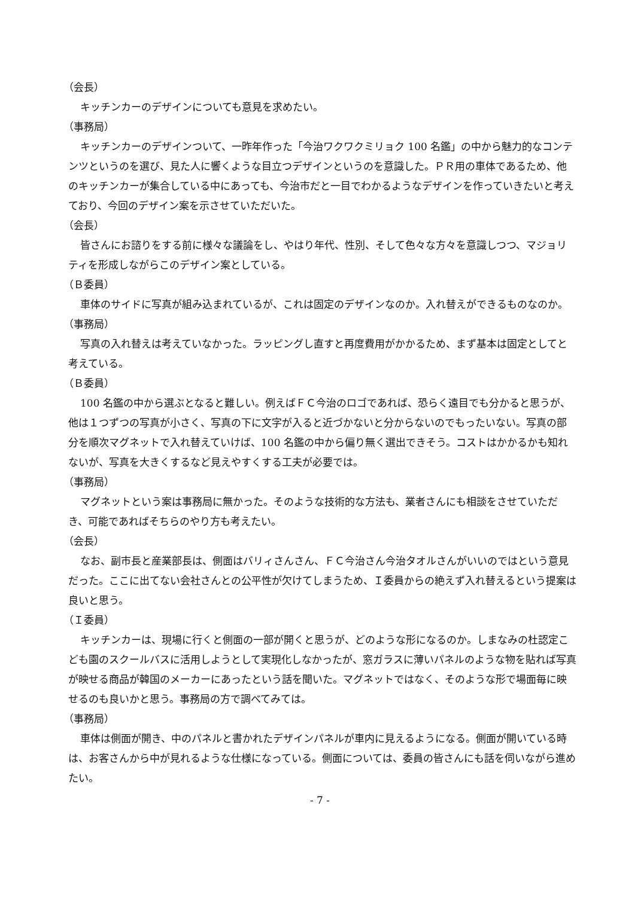（会長）
キッチンカーのデザインについても意見を求めたい。
（事務局）
キッチンカーのデザインついて、一昨年作った「今治ワクワクミリョク 100 名鑑」の中から魅力的なコンテンツというのを選び、見た人に響くような目立つデザインというのを意識した。ＰＲ用の車体であるため、他のキッチンカーが集合している中にあっても、今治市だと一目でわかるようなデザインを作っていきたいと考えており、今回のデザイン案を示させていただいた。
（会長）
皆さんにお諮りをする前に様々な議論をし、やはり年代、性別、そして色々な方々を意識しつつ、マジョリティを形成しながらこのデザイン案としている。
（Ｂ委員）
車体のサイドに写真が組み込まれているが、これは固定のデザインなのか。入れ替えができるものなのか。
（事務局）
写真の入れ替えは考えていなかった。ラッピングし直すと再度費用がかかるため、まず基本は固定としてと考えている。
（Ｂ委員）
100 名鑑の中から選ぶとなると難しい。例えばＦＣ今治のロゴであれば、恐らく遠目でも分かると思うが、他は１つずつの写真が小さく、写真の下に文字が入ると近づかないと分からないのでもったいない。写真の部分を順次マグネットで入れ替えていけば、100 名鑑の中から偏り無く選出できそう。コストはかかるかも知れないが、写真を大きくするなど見えやすくする工夫が必要では。
（事務局）
マグネットという案は事務局に無かった。そのような技術的な方法も、業者さんにも相談をさせていただき、可能であればそちらのやり方も考えたい。
（会長）
なお、副市長と産業部長は、側面はバリィさんさん、ＦＣ今治さん今治タオルさんがいいのではという意見だった。ここに出てない会社さんとの公平性が欠けてしまうため、Ｉ委員からの絶えず入れ替えるという提案は良いと思う。
（Ｉ委員）
キッチンカーは、現場に行くと側面の一部が開くと思うが、どのような形になるのか。しまなみの杜認定こども園のスクールバスに活用しようとして実現化しなかったが、窓ガラスに薄いパネルのような物を貼れば写真が映せる商品が韓国のメーカーにあったという話を聞いた。マグネットではなく、そのような形で場面毎に映せるのも良いかと思う。事務局の方で調べてみては。
（事務局）
車体は側面が開き、中のパネルと書かれたデザインパネルが車内に見えるようになる。側面が開いている時は、お客さんから中が見れるような仕様になっている。側面については、委員の皆さんにも話を伺いながら進めたい。
- 7 -